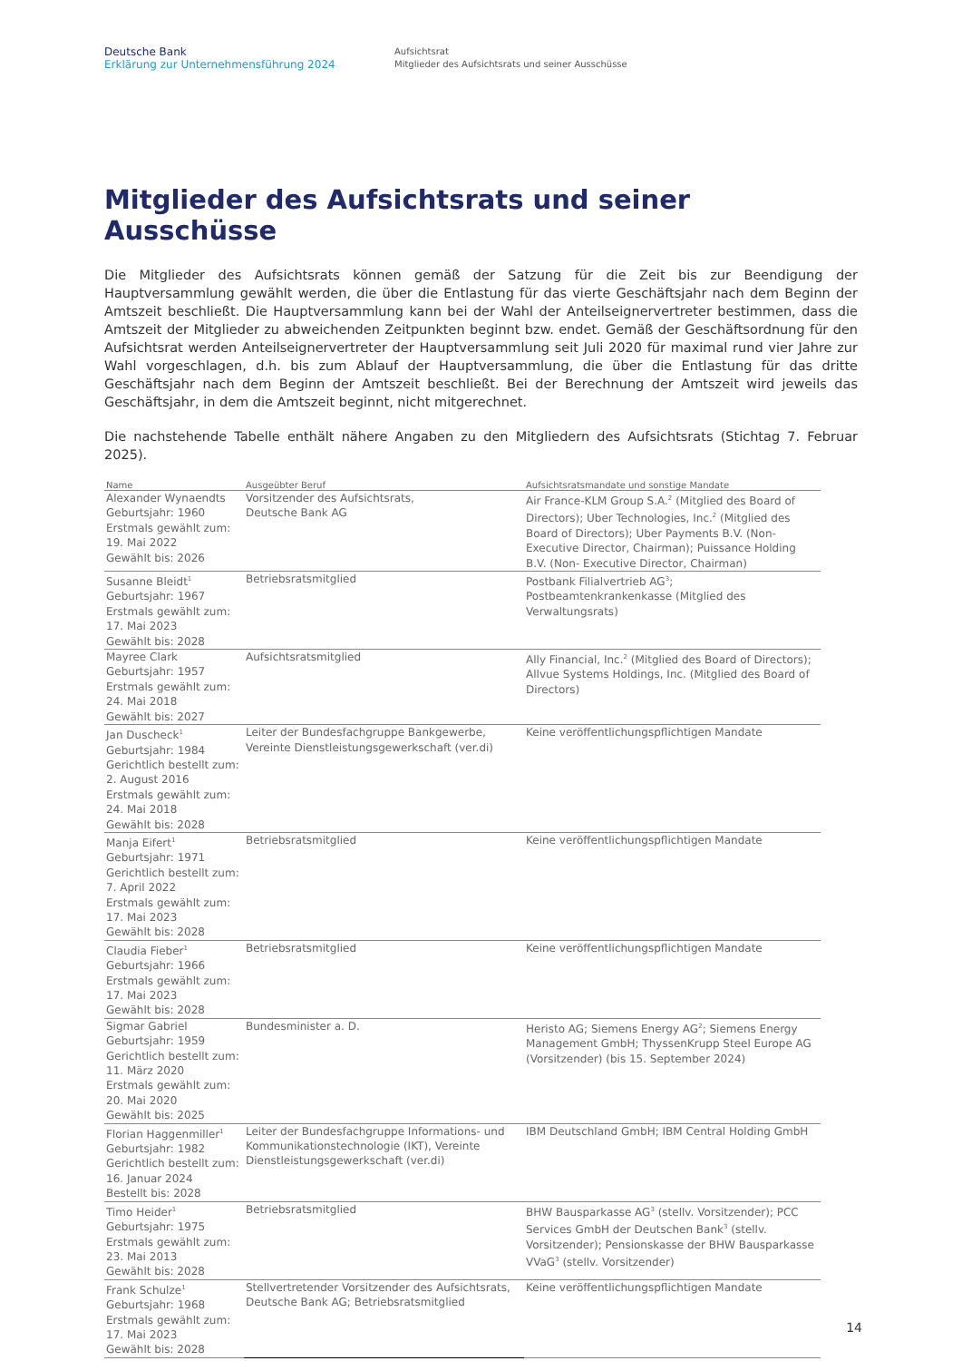Deutsche Bank
Erklärung zur Unternehmensführung 2024
Aufsichtsrat
Mitglieder des Aufsichtsrats und seiner Ausschüsse
Mitglieder des Aufsichtsrats und seiner Ausschüsse
Die Mitglieder des Aufsichtsrats können gemäß der Satzung für die Zeit bis zur Beendigung der Hauptversammlung gewählt werden, die über die Entlastung für das vierte Geschäftsjahr nach dem Beginn der Amtszeit beschließt. Die Hauptversammlung kann bei der Wahl der Anteilseignervertreter bestimmen, dass die Amtszeit der Mitglieder zu abweichenden Zeitpunkten beginnt bzw. endet. Gemäß der Geschäftsordnung für den Aufsichtsrat werden Anteilseignervertreter der Hauptversammlung seit Juli 2020 für maximal rund vier Jahre zur Wahl vorgeschlagen, d.h. bis zum Ablauf der Hauptversammlung, die über die Entlastung für das dritte Geschäftsjahr nach dem Beginn der Amtszeit beschließt. Bei der Berechnung der Amtszeit wird jeweils das Geschäftsjahr, in dem die Amtszeit beginnt, nicht mitgerechnet.
Die nachstehende Tabelle enthält nähere Angaben zu den Mitgliedern des Aufsichtsrats (Stichtag 7. Februar 2025).
| Name | Ausgeübter Beruf | Aufsichtsratsmandate und sonstige Mandate |
| --- | --- | --- |
| Alexander Wynaendts Geburtsjahr: 1960 Erstmals gewählt zum: 19. Mai 2022 Gewählt bis: 2026 | Vorsitzender des Aufsichtsrats, Deutsche Bank AG | Air France-KLM Group S.A.<sup>2</sup> (Mitglied des Board of Directors); Uber Technologies, Inc.<sup>2</sup> (Mitglied des Board of Directors); Uber Payments B.V. (Non-Executive Director, Chairman); Puissance Holding B.V. (Non- Executive Director, Chairman) |
| Susanne Bleidt<sup>1</sup> Geburtsjahr: 1967 Erstmals gewählt zum: 17. Mai 2023 Gewählt bis: 2028 | Betriebsratsmitglied | Postbank Filialvertrieb AG<sup>3</sup>; Postbeamtenkrankenkasse (Mitglied des Verwaltungsrats) |
| Mayree Clark Geburtsjahr: 1957 Erstmals gewählt zum: 24. Mai 2018 Gewählt bis: 2027 | Aufsichtsratsmitglied | Ally Financial, Inc.<sup>2</sup> (Mitglied des Board of Directors); Allvue Systems Holdings, Inc. (Mitglied des Board of Directors) |
| Jan Duscheck<sup>1</sup> Geburtsjahr: 1984 Gerichtlich bestellt zum: 2. August 2016 Erstmals gewählt zum: 24. Mai 2018 Gewählt bis: 2028 | Leiter der Bundesfachgruppe Bankgewerbe, Vereinte Dienstleistungsgewerkschaft (ver.di) | Keine veröffentlichungspflichtigen Mandate |
| Manja Eifert<sup>1</sup> Geburtsjahr: 1971 Gerichtlich bestellt zum: 7. April 2022 Erstmals gewählt zum: 17. Mai 2023 Gewählt bis: 2028 | Betriebsratsmitglied | Keine veröffentlichungspflichtigen Mandate |
| Claudia Fieber<sup>1</sup> Geburtsjahr: 1966 Erstmals gewählt zum: 17. Mai 2023 Gewählt bis: 2028 | Betriebsratsmitglied | Keine veröffentlichungspflichtigen Mandate |
| Sigmar Gabriel Geburtsjahr: 1959 Gerichtlich bestellt zum: 11. März 2020 Erstmals gewählt zum: 20. Mai 2020 Gewählt bis: 2025 | Bundesminister a. D. | Heristo AG; Siemens Energy AG<sup>2</sup>; Siemens Energy Management GmbH; ThyssenKrupp Steel Europe AG (Vorsitzender) (bis 15. September 2024) |
| Florian Haggenmiller<sup>1</sup> Geburtsjahr: 1982 Gerichtlich bestellt zum: 16. Januar 2024 Bestellt bis: 2028 | Leiter der Bundesfachgruppe Informations- und Kommunikationstechnologie (IKT), Vereinte Dienstleistungsgewerkschaft (ver.di) | IBM Deutschland GmbH; IBM Central Holding GmbH |
| Timo Heider<sup>1</sup> Geburtsjahr: 1975 Erstmals gewählt zum: 23. Mai 2013 Gewählt bis: 2028 | Betriebsratsmitglied | BHW Bausparkasse AG<sup>3</sup> (stellv. Vorsitzender); PCC Services GmbH der Deutschen Bank<sup>3</sup> (stellv. Vorsitzender); Pensionskasse der BHW Bausparkasse VVaG<sup>3</sup> (stellv. Vorsitzender) |
| Frank Schulze<sup>1</sup> Geburtsjahr: 1968 Erstmals gewählt zum: 17. Mai 2023 Gewählt bis: 2028 | Stellvertretender Vorsitzender des Aufsichtsrats, Deutsche Bank AG; Betriebsratsmitglied | Keine veröffentlichungspflichtigen Mandate |
14